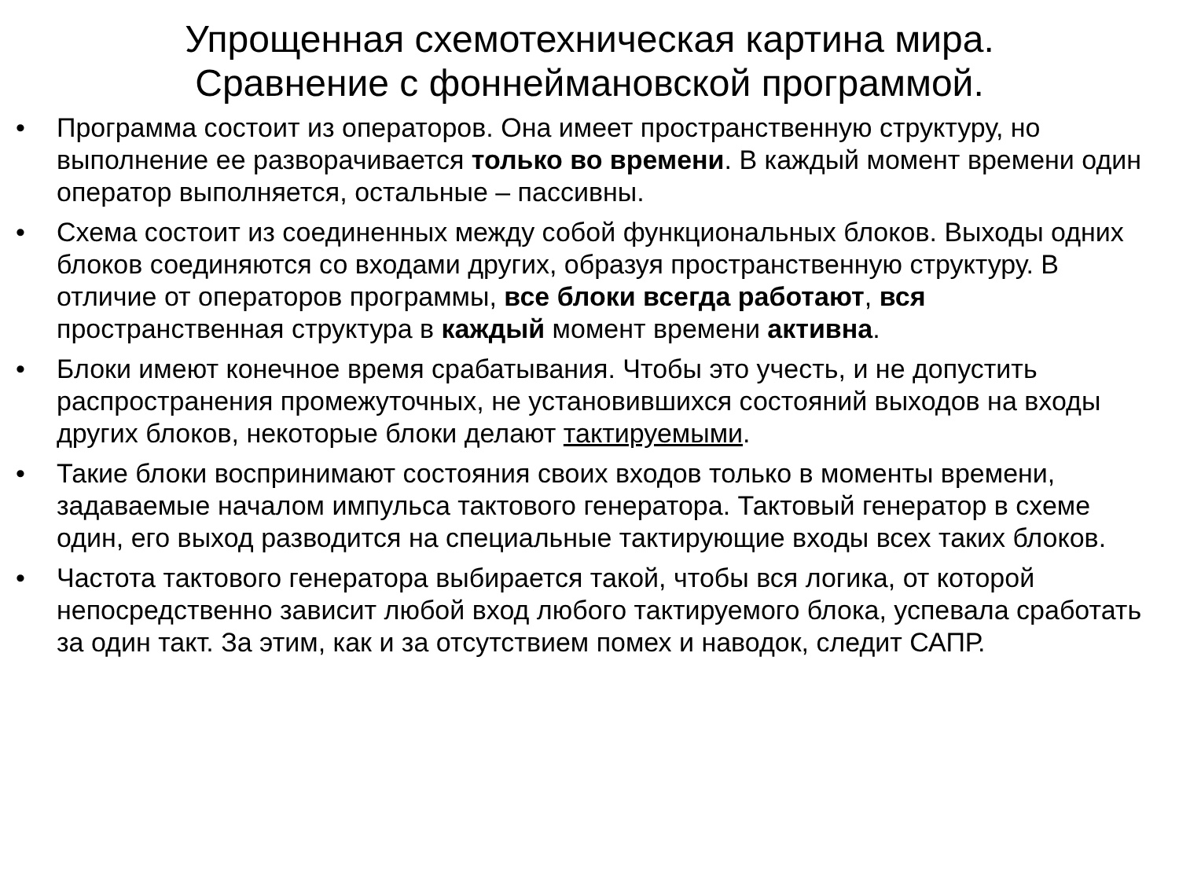Упрощенная схемотехническая картина мира.
Сравнение с фоннеймановской программой.
• Программа состоит из операторов. Она имеет пространственную структуру, но выполнение ее разворачивается только во времени. В каждый момент времени один оператор выполняется, остальные – пассивны.
• Схема состоит из соединенных между собой функциональных блоков. Выходы одних блоков соединяются со входами других, образуя пространственную структуру. В отличие от операторов программы, все блоки всегда работают, вся пространственная структура в каждый момент времени активна.
• Блоки имеют конечное время срабатывания. Чтобы это учесть, и не допустить распространения промежуточных, не установившихся состояний выходов на входы других блоков, некоторые блоки делают тактируемыми.
• Такие блоки воспринимают состояния своих входов только в моменты времени, задаваемые началом импульса тактового генератора. Тактовый генератор в схеме один, его выход разводится на специальные тактирующие входы всех таких блоков.
• Частота тактового генератора выбирается такой, чтобы вся логика, от которой непосредственно зависит любой вход любого тактируемого блока, успевала сработать за один такт. За этим, как и за отсутствием помех и наводок, следит САПР.